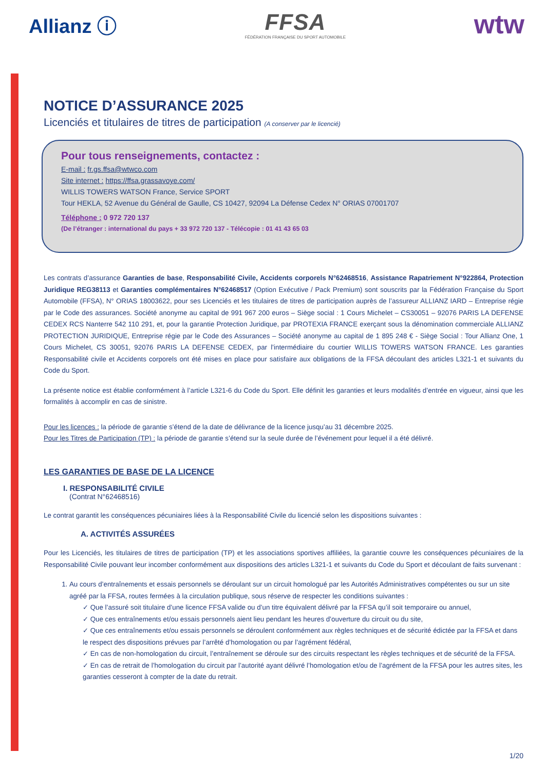Allianz ⓘ
FFSA
FÉDÉRATION FRANÇAISE DU SPORT AUTOMOBILE
wtw
NOTICE D’ASSURANCE 2025
Licenciés et titulaires de titres de participation (A conserver par le licencié)
Pour tous renseignements, contactez :
E-mail : fr.gs.ffsa@wtwco.com
Site internet : https://ffsa.grassavoye.com/
WILLIS TOWERS WATSON France, Service SPORT
Tour HEKLA, 52 Avenue du Général de Gaulle, CS 10427, 92094 La Défense Cedex N° ORIAS 07001707
Téléphone : 0 972 720 137
(De l’étranger : international du pays + 33 972 720 137 - Télécopie : 01 41 43 65 03
Les contrats d’assurance Garanties de base, Responsabilité Civile, Accidents corporels N°62468516, Assistance Rapatriement N°922864, Protection Juridique REG38113 et Garanties complémentaires N°62468517 (Option Exécutive / Pack Premium) sont souscrits par la Fédération Française du Sport Automobile (FFSA), N° ORIAS 18003622, pour ses Licenciés et les titulaires de titres de participation auprès de l’assureur ALLIANZ IARD – Entreprise régie par le Code des assurances. Société anonyme au capital de 991 967 200 euros – Siège social : 1 Cours Michelet – CS30051 – 92076 PARIS LA DEFENSE CEDEX RCS Nanterre 542 110 291, et, pour la garantie Protection Juridique, par PROTEXIA FRANCE exerçant sous la dénomination commerciale ALLIANZ PROTECTION JURIDIQUE, Entreprise régie par le Code des Assurances – Société anonyme au capital de 1 895 248 € - Siège Social : Tour Allianz One, 1 Cours Michelet, CS 30051, 92076 PARIS LA DEFENSE CEDEX, par l’intermédiaire du courtier WILLIS TOWERS WATSON FRANCE. Les garanties Responsabilité civile et Accidents corporels ont été mises en place pour satisfaire aux obligations de la FFSA découlant des articles L321-1 et suivants du Code du Sport.
La présente notice est établie conformément à l’article L321-6 du Code du Sport. Elle définit les garanties et leurs modalités d’entrée en vigueur, ainsi que les formalités à accomplir en cas de sinistre.
Pour les licences : la période de garantie s’étend de la date de délivrance de la licence jusqu’au 31 décembre 2025.
Pour les Titres de Participation (TP) : la période de garantie s’étend sur la seule durée de l’événement pour lequel il a été délivré.
LES GARANTIES DE BASE DE LA LICENCE
I. RESPONSABILITÉ CIVILE
(Contrat N°62468516)
Le contrat garantit les conséquences pécuniaires liées à la Responsabilité Civile du licencié selon les dispositions suivantes :
A. ACTIVITÉS ASSURÉES
Pour les Licenciés, les titulaires de titres de participation (TP) et les associations sportives affiliées, la garantie couvre les conséquences pécuniaires de la Responsabilité Civile pouvant leur incomber conformément aux dispositions des articles L321-1 et suivants du Code du Sport et découlant de faits survenant :
1. Au cours d’entraînements et essais personnels se déroulant sur un circuit homologué par les Autorités Administratives compétentes ou sur un site agréé par la FFSA, routes fermées à la circulation publique, sous réserve de respecter les conditions suivantes :
✓ Que l’assuré soit titulaire d’une licence FFSA valide ou d’un titre équivalent délivré par la FFSA qu’il soit temporaire ou annuel,
✓ Que ces entraînements et/ou essais personnels aient lieu pendant les heures d’ouverture du circuit ou du site,
✓ Que ces entraînements et/ou essais personnels se déroulent conformément aux règles techniques et de sécurité édictée par la FFSA et dans le respect des dispositions prévues par l’arrêté d’homologation ou par l’agrément fédéral,
✓ En cas de non-homologation du circuit, l’entraînement se déroule sur des circuits respectant les règles techniques et de sécurité de la FFSA.
✓ En cas de retrait de l’homologation du circuit par l’autorité ayant délivré l’homologation et/ou de l’agrément de la FFSA pour les autres sites, les garanties cesseront à compter de la date du retrait.
1/20